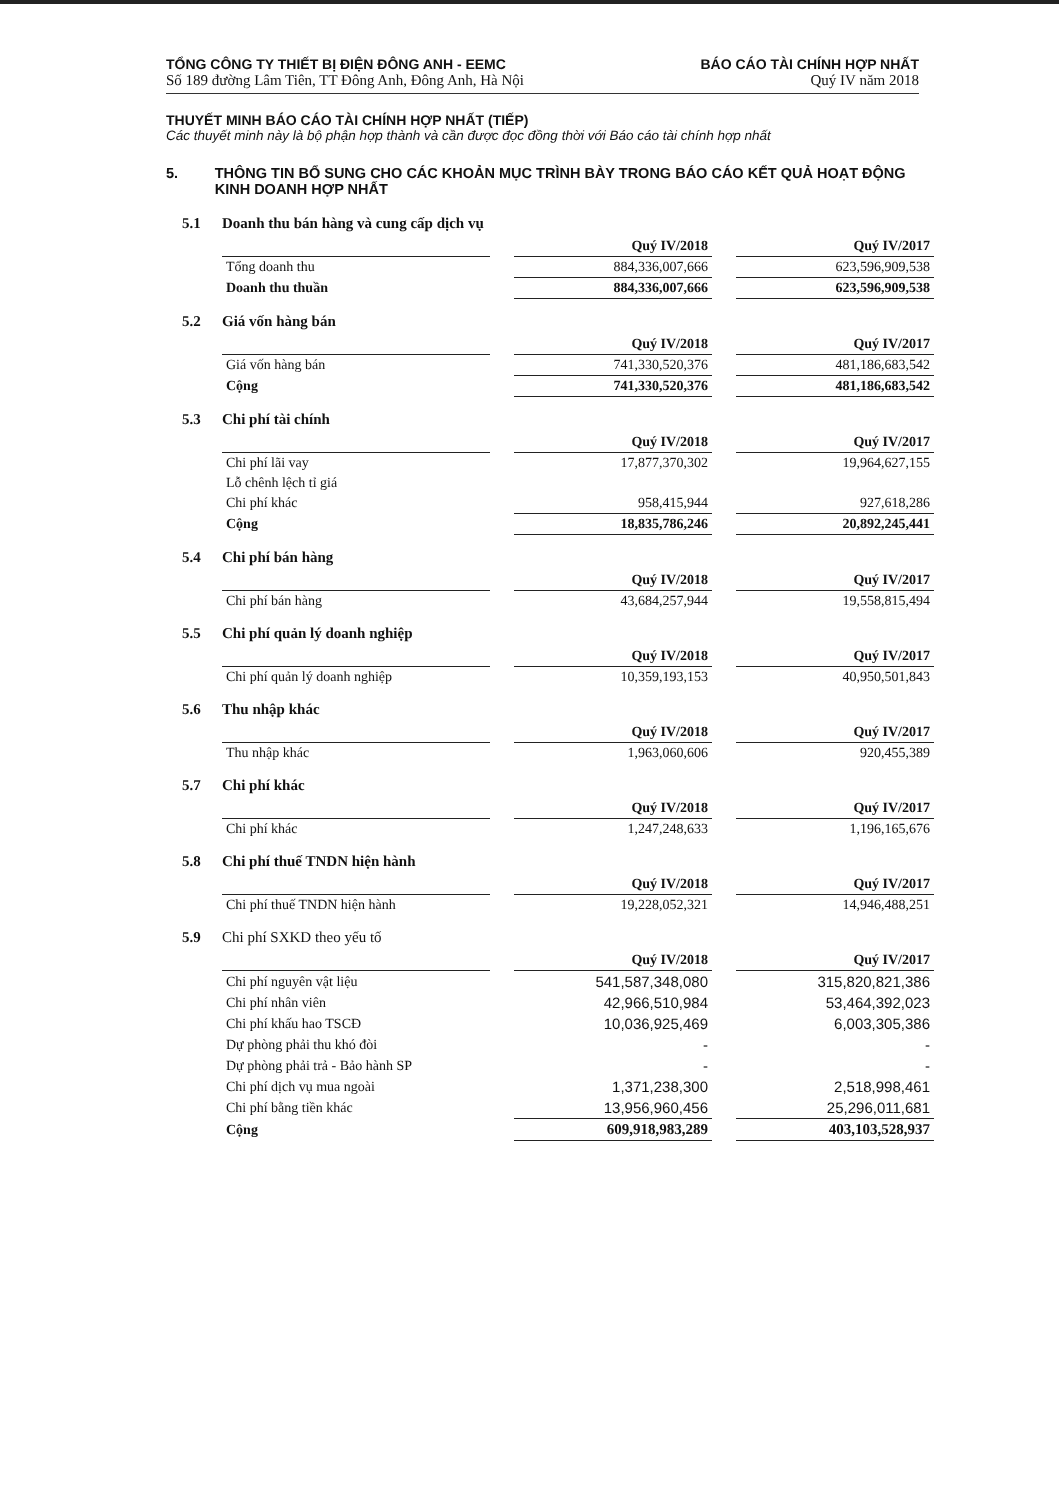TỔNG CÔNG TY THIẾT BỊ ĐIỆN ĐÔNG ANH - EEMC
Số 189 đường Lâm Tiên, TT Đông Anh, Đông Anh, Hà Nội
BÁO CÁO TÀI CHÍNH HỢP NHẤT
Quý IV năm 2018
THUYẾT MINH BÁO CÁO TÀI CHÍNH HỢP NHẤT (TIẾP)
Các thuyết minh này là bộ phận hợp thành và cần được đọc đồng thời với Báo cáo tài chính hợp nhất
5. THÔNG TIN BỔ SUNG CHO CÁC KHOẢN MỤC TRÌNH BÀY TRONG BÁO CÁO KẾT QUẢ HOẠT ĐỘNG KINH DOANH HỢP NHẤT
5.1 Doanh thu bán hàng và cung cấp dịch vụ
| | Quý IV/2018 | Quý IV/2017 |
| --- | --- | --- |
| Tổng doanh thu | 884,336,007,666 | 623,596,909,538 |
| Doanh thu thuần | 884,336,007,666 | 623,596,909,538 |
5.2 Giá vốn hàng bán
| | Quý IV/2018 | Quý IV/2017 |
| --- | --- | --- |
| Giá vốn hàng bán | 741,330,520,376 | 481,186,683,542 |
| Cộng | 741,330,520,376 | 481,186,683,542 |
5.3 Chi phí tài chính
| | Quý IV/2018 | Quý IV/2017 |
| --- | --- | --- |
| Chi phí lãi vay | 17,877,370,302 | 19,964,627,155 |
| Lỗ chênh lệch tỉ giá | | |
| Chi phí khác | 958,415,944 | 927,618,286 |
| Cộng | 18,835,786,246 | 20,892,245,441 |
5.4 Chi phí bán hàng
| | Quý IV/2018 | Quý IV/2017 |
| --- | --- | --- |
| Chi phí bán hàng | 43,684,257,944 | 19,558,815,494 |
5.5 Chi phí quản lý doanh nghiệp
| | Quý IV/2018 | Quý IV/2017 |
| --- | --- | --- |
| Chi phí quản lý doanh nghiệp | 10,359,193,153 | 40,950,501,843 |
5.6 Thu nhập khác
| | Quý IV/2018 | Quý IV/2017 |
| --- | --- | --- |
| Thu nhập khác | 1,963,060,606 | 920,455,389 |
5.7 Chi phí khác
| | Quý IV/2018 | Quý IV/2017 |
| --- | --- | --- |
| Chi phí khác | 1,247,248,633 | 1,196,165,676 |
5.8 Chi phí thuế TNDN hiện hành
| | Quý IV/2018 | Quý IV/2017 |
| --- | --- | --- |
| Chi phí thuế TNDN hiện hành | 19,228,052,321 | 14,946,488,251 |
5.9 Chi phí SXKD theo yếu tố
| | Quý IV/2018 | Quý IV/2017 |
| --- | --- | --- |
| Chi phí nguyên vật liệu | 541,587,348,080 | 315,820,821,386 |
| Chi phí nhân viên | 42,966,510,984 | 53,464,392,023 |
| Chi phí khấu hao TSCĐ | 10,036,925,469 | 6,003,305,386 |
| Dự phòng phải thu khó đòi | - | - |
| Dự phòng phải trả - Bảo hành SP | - | - |
| Chi phí dịch vụ mua ngoài | 1,371,238,300 | 2,518,998,461 |
| Chi phí bằng tiền khác | 13,956,960,456 | 25,296,011,681 |
| Cộng | 609,918,983,289 | 403,103,528,937 |